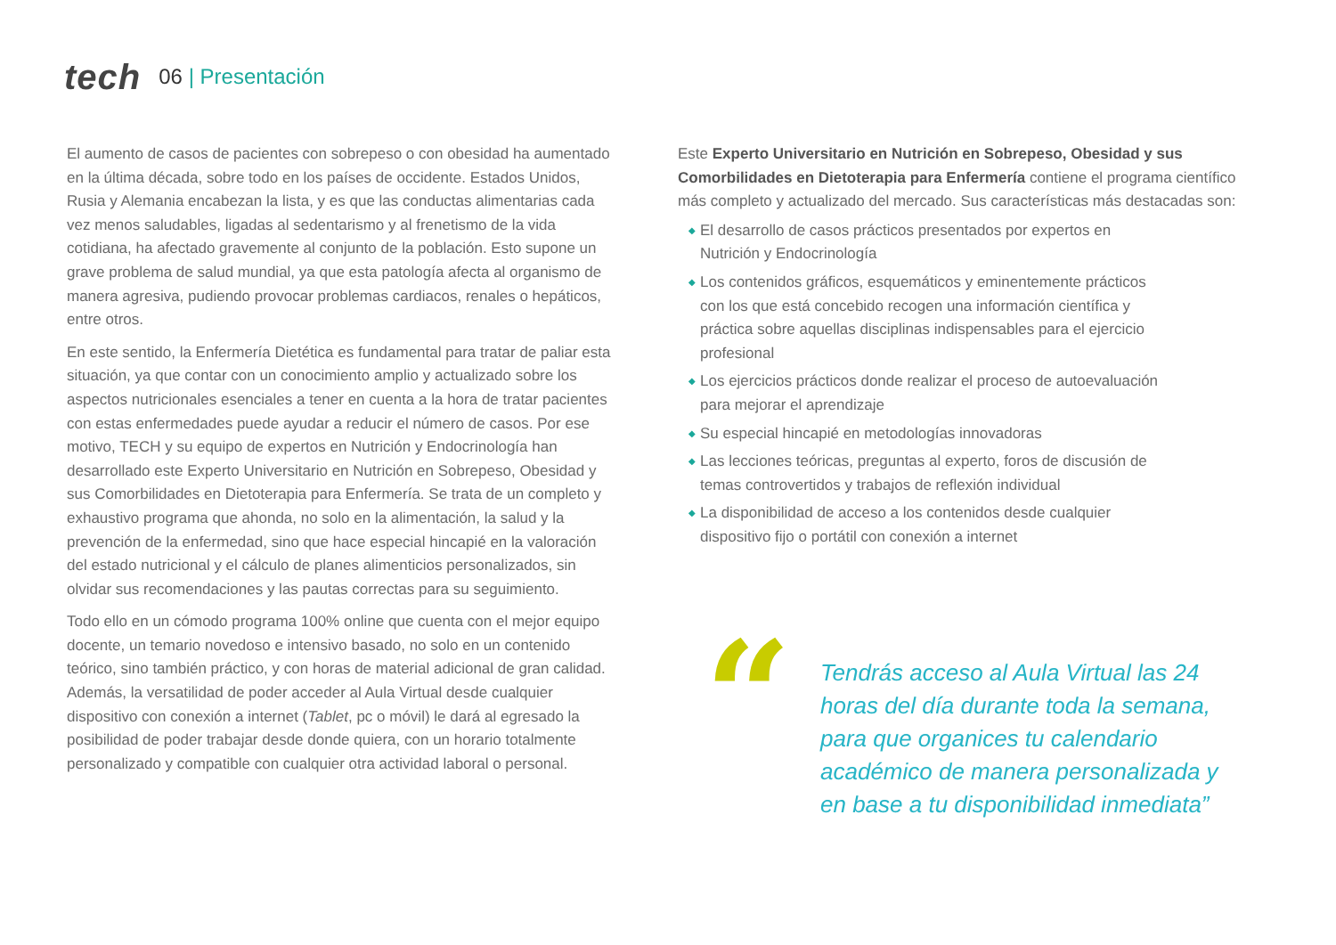tech
06 | Presentación
El aumento de casos de pacientes con sobrepeso o con obesidad ha aumentado en la última década, sobre todo en los países de occidente. Estados Unidos, Rusia y Alemania encabezan la lista, y es que las conductas alimentarias cada vez menos saludables, ligadas al sedentarismo y al frenetismo de la vida cotidiana, ha afectado gravemente al conjunto de la población. Esto supone un grave problema de salud mundial, ya que esta patología afecta al organismo de manera agresiva, pudiendo provocar problemas cardiacos, renales o hepáticos, entre otros.
En este sentido, la Enfermería Dietética es fundamental para tratar de paliar esta situación, ya que contar con un conocimiento amplio y actualizado sobre los aspectos nutricionales esenciales a tener en cuenta a la hora de tratar pacientes con estas enfermedades puede ayudar a reducir el número de casos. Por ese motivo, TECH y su equipo de expertos en Nutrición y Endocrinología han desarrollado este Experto Universitario en Nutrición en Sobrepeso, Obesidad y sus Comorbilidades en Dietoterapia para Enfermería. Se trata de un completo y exhaustivo programa que ahonda, no solo en la alimentación, la salud y la prevención de la enfermedad, sino que hace especial hincapié en la valoración del estado nutricional y el cálculo de planes alimenticios personalizados, sin olvidar sus recomendaciones y las pautas correctas para su seguimiento.
Todo ello en un cómodo programa 100% online que cuenta con el mejor equipo docente, un temario novedoso e intensivo basado, no solo en un contenido teórico, sino también práctico, y con horas de material adicional de gran calidad. Además, la versatilidad de poder acceder al Aula Virtual desde cualquier dispositivo con conexión a internet (Tablet, pc o móvil) le dará al egresado la posibilidad de poder trabajar desde donde quiera, con un horario totalmente personalizado y compatible con cualquier otra actividad laboral o personal.
Este Experto Universitario en Nutrición en Sobrepeso, Obesidad y sus Comorbilidades en Dietoterapia para Enfermería contiene el programa científico más completo y actualizado del mercado. Sus características más destacadas son:
◆ El desarrollo de casos prácticos presentados por expertos en Nutrición y Endocrinología
◆ Los contenidos gráficos, esquemáticos y eminentemente prácticos con los que está concebido recogen una información científica y práctica sobre aquellas disciplinas indispensables para el ejercicio profesional
◆ Los ejercicios prácticos donde realizar el proceso de autoevaluación para mejorar el aprendizaje
◆ Su especial hincapié en metodologías innovadoras
◆ Las lecciones teóricas, preguntas al experto, foros de discusión de temas controvertidos y trabajos de reflexión individual
◆ La disponibilidad de acceso a los contenidos desde cualquier dispositivo fijo o portátil con conexión a internet
“
Tendrás acceso al Aula Virtual las 24 horas del día durante toda la semana, para que organices tu calendario académico de manera personalizada y en base a tu disponibilidad inmediata”